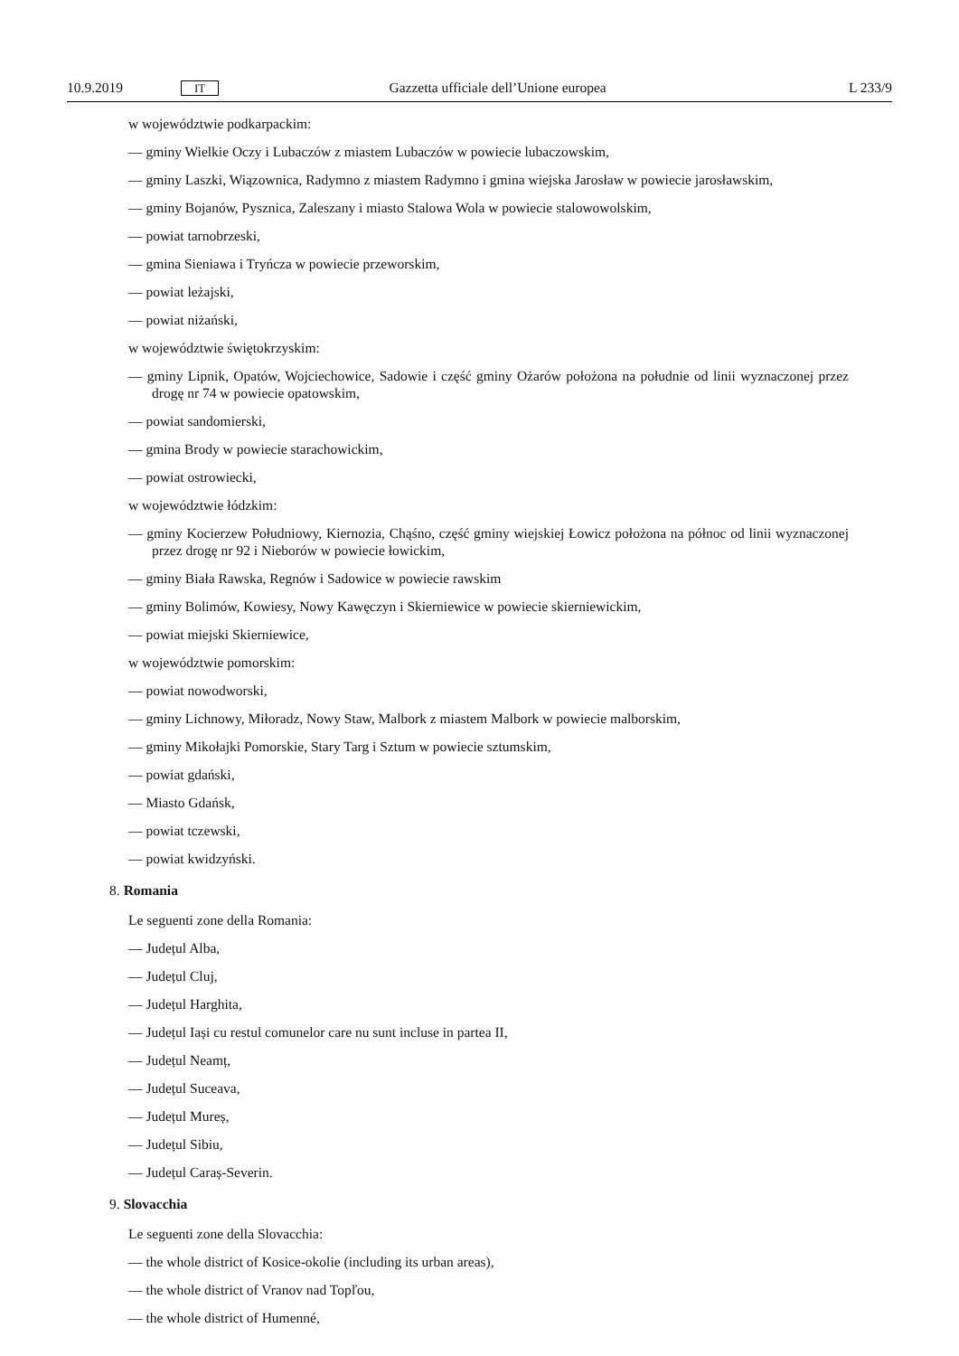10.9.2019 IT Gazzetta ufficiale dell’Unione europea L 233/9
w województwie podkarpackim:
— gminy Wielkie Oczy i Lubaczów z miastem Lubaczów w powiecie lubaczowskim,
— gminy Laszki, Wiązownica, Radymno z miastem Radymno i gmina wiejska Jarosław w powiecie jarosławskim,
— gminy Bojanów, Pysznica, Zaleszany i miasto Stalowa Wola w powiecie stalowowolskim,
— powiat tarnobrzeski,
— gmina Sieniawa i Tryńcza w powiecie przeworskim,
— powiat leżajski,
— powiat niżański,
w województwie świętokrzyskim:
— gminy Lipnik, Opatów, Wojciechowice, Sadowie i część gminy Ożarów położona na południe od linii wyznaczonej przez drogę nr 74 w powiecie opatowskim,
— powiat sandomierski,
— gmina Brody w powiecie starachowickim,
— powiat ostrowiecki,
w województwie łódzkim:
— gminy Kocierzew Południowy, Kiernozia, Chąśno, część gminy wiejskiej Łowicz położona na północ od linii wyznaczonej przez drogę nr 92 i Nieborów w powiecie łowickim,
— gminy Biała Rawska, Regnów i Sadowice w powiecie rawskim
— gminy Bolimów, Kowiesy, Nowy Kawęczyn i Skierniewice w powiecie skierniewickim,
— powiat miejski Skierniewice,
w województwie pomorskim:
— powiat nowodworski,
— gminy Lichnowy, Miłoradz, Nowy Staw, Malbork z miastem Malbork w powiecie malborskim,
— gminy Mikołajki Pomorskie, Stary Targ i Sztum w powiecie sztumskim,
— powiat gdański,
— Miasto Gdańsk,
— powiat tczewski,
— powiat kwidzyński.
8. Romania
Le seguenti zone della Romania:
— Județul Alba,
— Județul Cluj,
— Județul Harghita,
— Județul Iași cu restul comunelor care nu sunt incluse in partea II,
— Județul Neamț,
— Județul Suceava,
— Județul Mureș,
— Județul Sibiu,
— Județul Caraș-Severin.
9. Slovacchia
Le seguenti zone della Slovacchia:
— the whole district of Kosice-okolie (including its urban areas),
— the whole district of Vranov nad Topľou,
— the whole district of Humenné,